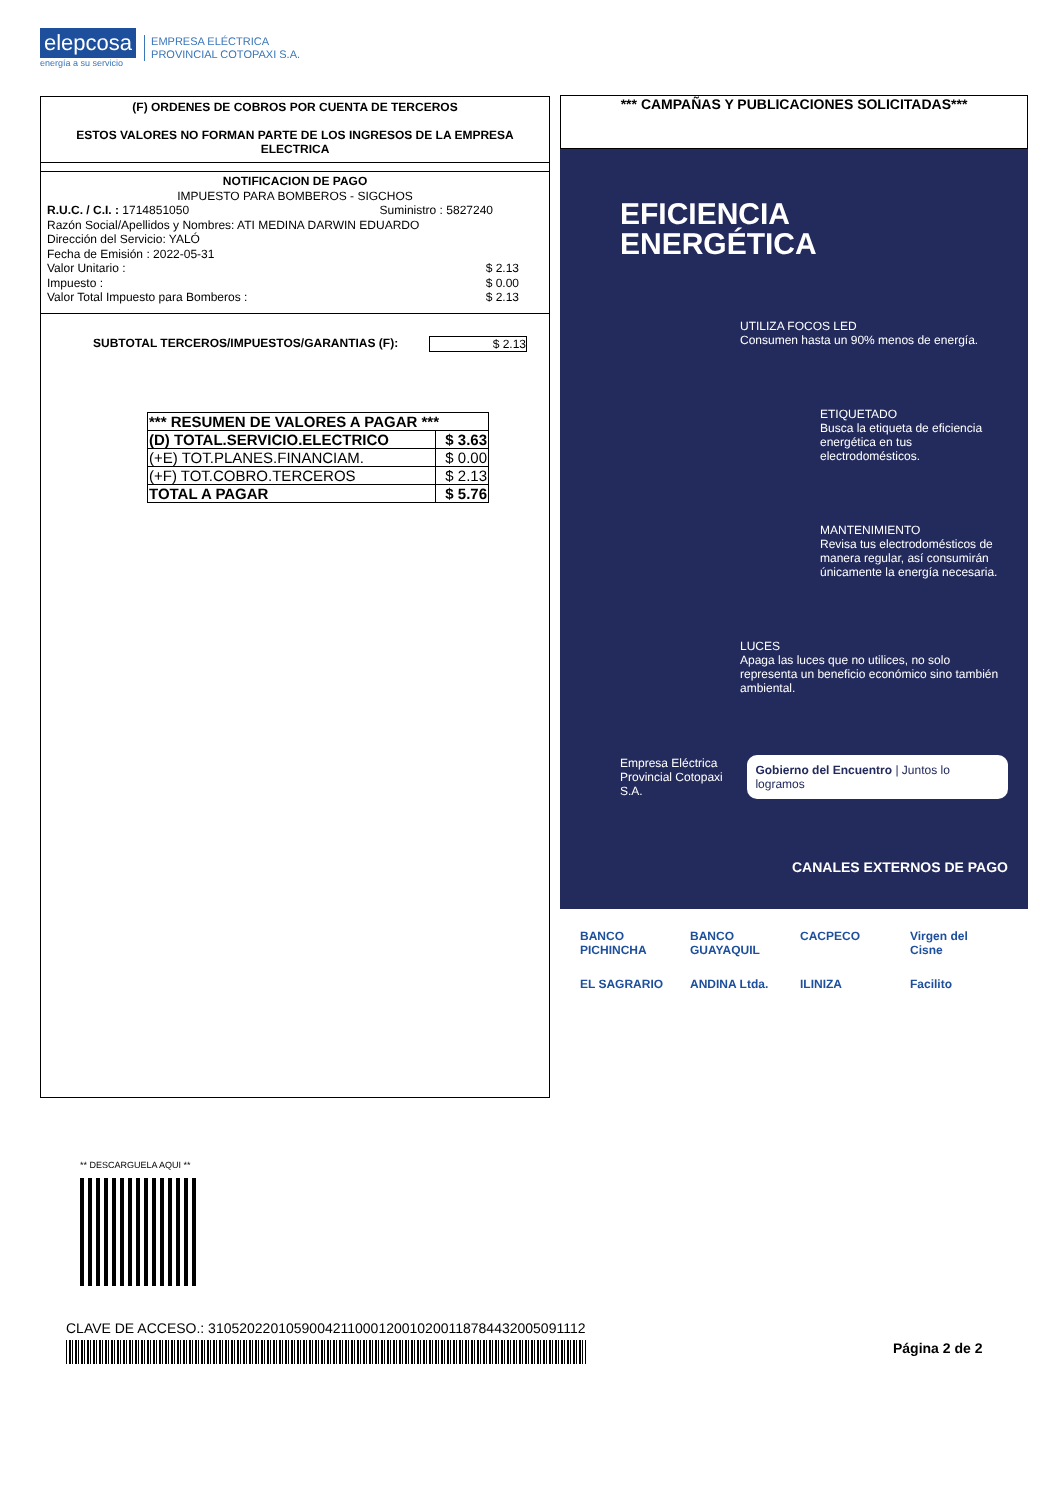elepcosa
energía a su servicio
EMPRESA ELÉCTRICA
PROVINCIAL COTOPAXI S.A.
(F) ORDENES DE COBROS POR CUENTA DE TERCEROS
ESTOS VALORES NO FORMAN PARTE DE LOS INGRESOS DE LA EMPRESA ELECTRICA
NOTIFICACION DE PAGO
IMPUESTO PARA BOMBEROS - SIGCHOS
R.U.C. / C.I. : 1714851050 Suministro : 5827240
Razón Social/Apellidos y Nombres: ATI MEDINA DARWIN EDUARDO
Dirección del Servicio: YALÓ
Fecha de Emisión : 2022-05-31
Valor Unitario : $ 2.13
Impuesto : $ 0.00
Valor Total Impuesto para Bomberos : $ 2.13
SUBTOTAL TERCEROS/IMPUESTOS/GARANTIAS (F): $ 2.13
| *** RESUMEN DE VALORES A PAGAR *** | |
| --- | --- |
| (D) TOTAL.SERVICIO.ELECTRICO | $ 3.63 |
| (+E) TOT.PLANES.FINANCIAM. | $ 0.00 |
| (+F) TOT.COBRO.TERCEROS | $ 2.13 |
| TOTAL A PAGAR | $ 5.76 |
*** CAMPAÑAS Y PUBLICACIONES SOLICITADAS***
EFICIENCIA
ENERGÉTICA
UTILIZA FOCOS LED
Consumen hasta un 90% menos de energía.
ETIQUETADO
Busca la etiqueta de eficiencia energética en tus electrodomésticos.
MANTENIMIENTO
Revisa tus electrodomésticos de manera regular, así consumirán únicamente la energía necesaria.
LUCES
Apaga las luces que no utilices, no solo representa un beneficio económico sino también ambiental.
Empresa Eléctrica
Provincial Cotopaxi S.A. Gobierno del Encuentro | Juntos lo logramos
CANALES EXTERNOS DE PAGO
BANCO PICHINCHA BANCO GUAYAQUIL CACPECO Virgen del Cisne EL SAGRARIO ANDINA Ltda. ILINIZA Facilito
** DESCARGUELA AQUI **
CLAVE DE ACCESO.: 3105202201059004211000120010200118784432005091112
Página 2 de 2